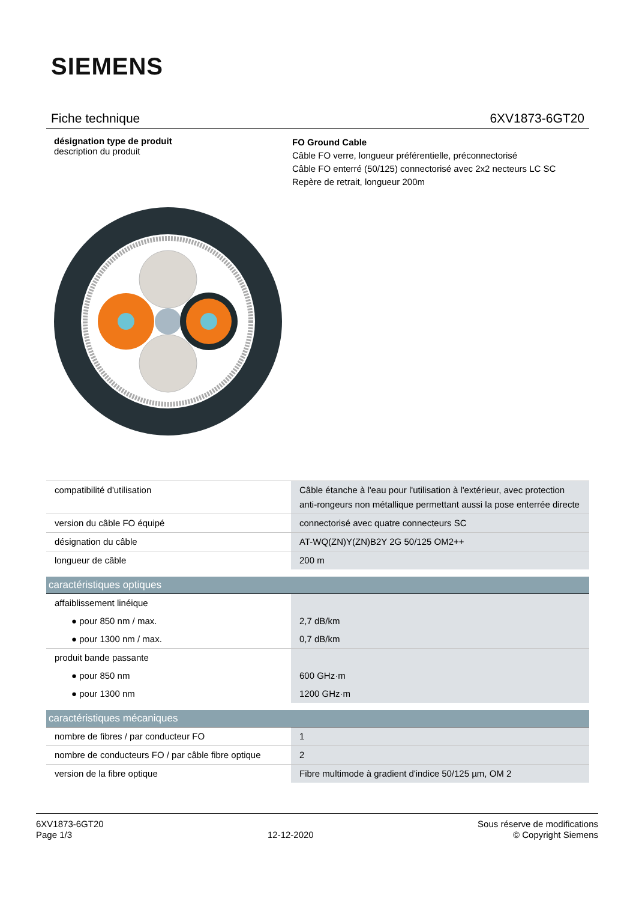SIEMENS
Fiche technique 6XV1873-6GT20
désignation type de produit
description du produit
FO Ground Cable
Câble FO verre, longueur préférentielle, préconnectorisé
Câble FO enterré (50/125) connectorisé avec 2x2 necteurs LC SC
Repère de retrait, longueur 200m
| compatibilité d'utilisation | Câble étanche à l'eau pour l'utilisation à l'extérieur, avec protection anti-rongeurs non métallique permettant aussi la pose enterrée directe |
| version du câble FO équipé | connectorisé avec quatre connecteurs SC |
| désignation du câble | AT-WQ(ZN)Y(ZN)B2Y 2G 50/125 OM2++ |
| longueur de câble | 200 m |
| caractéristiques optiques | |
| affaiblissement linéique | |
| ● pour 850 nm / max. | 2,7 dB/km |
| ● pour 1300 nm / max. | 0,7 dB/km |
| produit bande passante | |
| ● pour 850 nm | 600 GHz·m |
| ● pour 1300 nm | 1200 GHz·m |
| caractéristiques mécaniques | |
| nombre de fibres / par conducteur FO | 1 |
| nombre de conducteurs FO / par câble fibre optique | 2 |
| version de la fibre optique | Fibre multimode à gradient d'indice 50/125 µm, OM 2 |
6XV1873-6GT20
Page 1/3
12-12-2020
Sous réserve de modifications
© Copyright Siemens